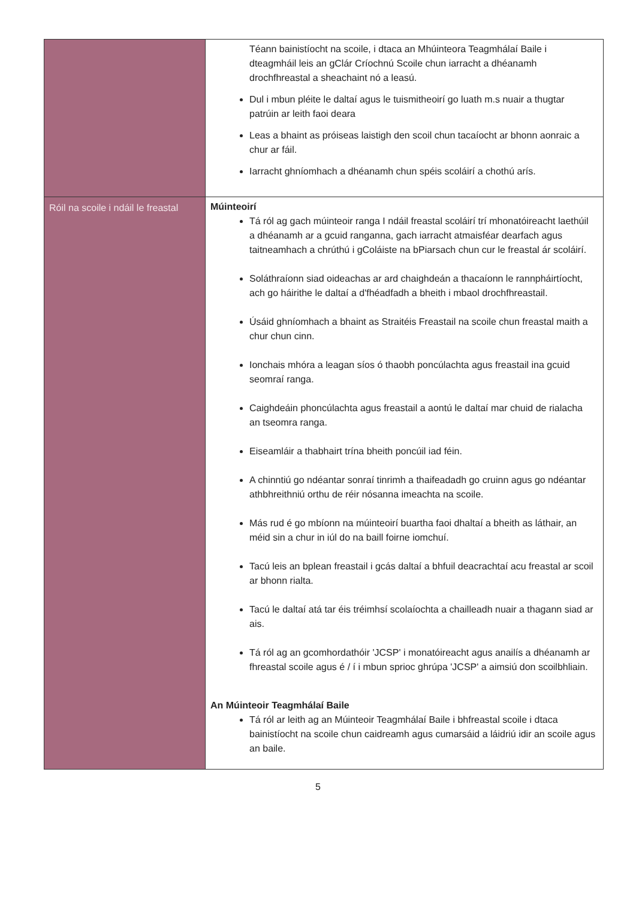| | Téann bainistíocht na scoile, i dtaca an Mhúinteora Teagmhálaí Baile i dteagmháil leis an gClár Críochnú Scoile chun iarracht a dhéanamh drochfhreastal a sheachaint nó a leasú. Dul i mbun pléite le daltaí agus le tuismitheoirí go luath m.s nuair a thugtar patrúin ar leith faoi deara Leas a bhaint as próiseas laistigh den scoil chun tacaíocht ar bhonn aonraic a chur ar fáil. Iarracht ghníomhach a dhéanamh chun spéis scoláirí a chothú arís. |
| Róil na scoile i ndáil le freastal | Múinteoirí Tá ról ag gach múinteoir ranga I ndáil freastal scoláirí trí mhonatóireacht laethúil a dhéanamh ar a gcuid ranganna, gach iarracht atmaisféar dearfach agus taitneamhach a chrúthú i gColáiste na bPiarsach chun cur le freastal ár scoláirí. Soláthraíonn siad oideachas ar ard chaighdeán a thacaíonn le rannpháirtíocht, ach go háirithe le daltaí a d'fhéadfadh a bheith i mbaol drochfhreastail. Úsáid ghníomhach a bhaint as Straitéis Freastail na scoile chun freastal maith a chur chun cinn. Ionchais mhóra a leagan síos ó thaobh poncúlachta agus freastail ina gcuid seomraí ranga. Caighdeáin phoncúlachta agus freastail a aontú le daltaí mar chuid de rialacha an tseomra ranga. Eiseamláir a thabhairt trína bheith poncúil iad féin. A chinntiú go ndéantar sonraí tinrimh a thaifeadadh go cruinn agus go ndéantar athbhreithniú orthu de réir nósanna imeachta na scoile. Más rud é go mbíonn na múinteoirí buartha faoi dhaltaí a bheith as láthair, an méid sin a chur in iúl do na baill foirne iomchuí. Tacú leis an bplean freastail i gcás daltaí a bhfuil deacrachtaí acu freastal ar scoil ar bhonn rialta. Tacú le daltaí atá tar éis tréimhsí scolaíochta a chailleadh nuair a thagann siad ar ais. Tá ról ag an gcomhordathóir 'JCSP' i monatóireacht agus anailís a dhéanamh ar fhreastal scoile agus é / í i mbun sprioc ghrúpa 'JCSP' a aimsiú don scoilbhliain. An Múinteoir Teagmhálaí Baile Tá ról ar leith ag an Múinteoir Teagmhálaí Baile i bhfreastal scoile i dtaca bainistíocht na scoile chun caidreamh agus cumarsáid a láidriú idir an scoile agus an baile. |
5